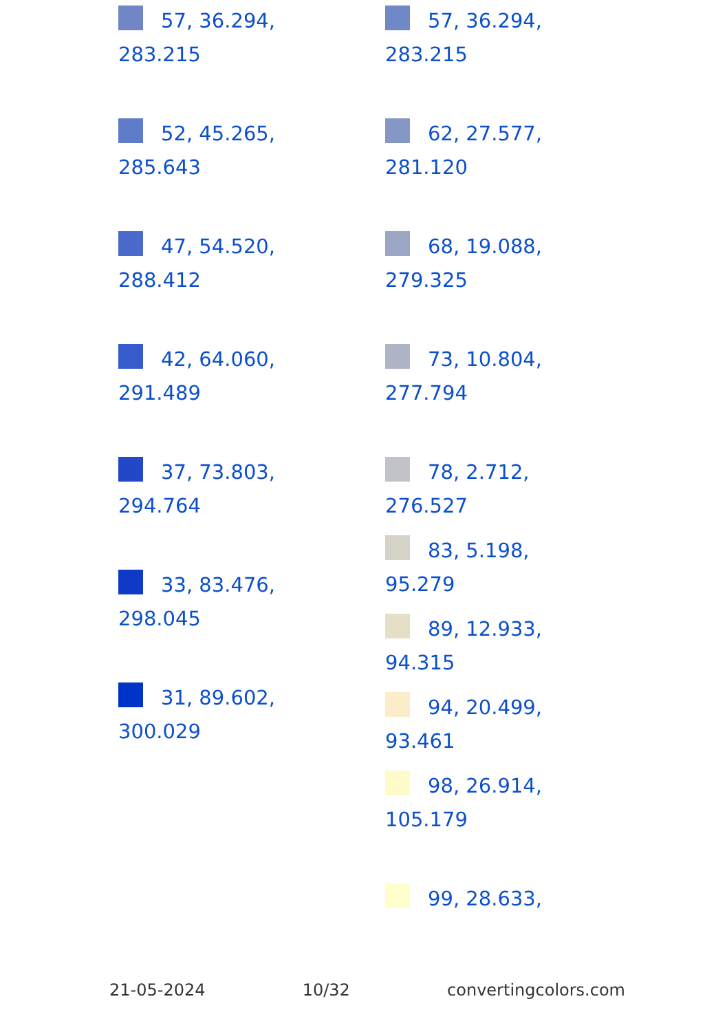57, 36.294, 283.215
52, 45.265, 285.643
47, 54.520, 288.412
42, 64.060, 291.489
37, 73.803, 294.764
33, 83.476, 298.045
31, 89.602, 300.029
57, 36.294, 283.215
62, 27.577, 281.120
68, 19.088, 279.325
73, 10.804, 277.794
78, 2.712, 276.527
83, 5.198, 95.279
89, 12.933, 94.315
94, 20.499, 93.461
98, 26.914, 105.179
99, 28.633,
21-05-2024 10/32 convertingcolors.com